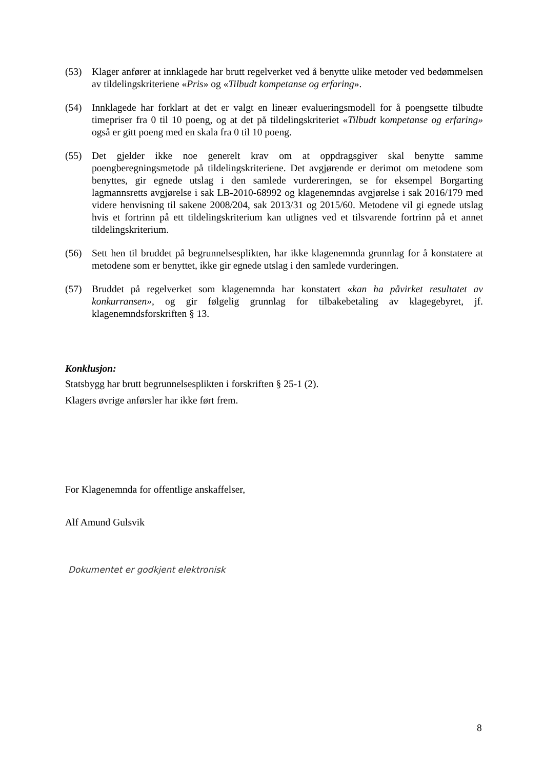(53) Klager anfører at innklagede har brutt regelverket ved å benytte ulike metoder ved bedømmelsen av tildelingskriteriene «Pris» og «Tilbudt kompetanse og erfaring».
(54) Innklagede har forklart at det er valgt en lineær evalueringsmodell for å poengsette tilbudte timepriser fra 0 til 10 poeng, og at det på tildelingskriteriet «Tilbudt kompetanse og erfaring» også er gitt poeng med en skala fra 0 til 10 poeng.
(55) Det gjelder ikke noe generelt krav om at oppdragsgiver skal benytte samme poengberegningsmetode på tildelingskriteriene. Det avgjørende er derimot om metodene som benyttes, gir egnede utslag i den samlede vurdereringen, se for eksempel Borgarting lagmannsretts avgjørelse i sak LB-2010-68992 og klagenemndas avgjørelse i sak 2016/179 med videre henvisning til sakene 2008/204, sak 2013/31 og 2015/60. Metodene vil gi egnede utslag hvis et fortrinn på ett tildelingskriterium kan utlignes ved et tilsvarende fortrinn på et annet tildelingskriterium.
(56) Sett hen til bruddet på begrunnelsesplikten, har ikke klagenemnda grunnlag for å konstatere at metodene som er benyttet, ikke gir egnede utslag i den samlede vurderingen.
(57) Bruddet på regelverket som klagenemnda har konstatert «kan ha påvirket resultatet av konkurransen», og gir følgelig grunnlag for tilbakebetaling av klagegebyret, jf. klagenemndsforskriften § 13.
Konklusjon:
Statsbygg har brutt begrunnelsesplikten i forskriften § 25-1 (2).
Klagers øvrige anførsler har ikke ført frem.
For Klagenemnda for offentlige anskaffelser,
Alf Amund Gulsvik
Dokumentet er godkjent elektronisk
8